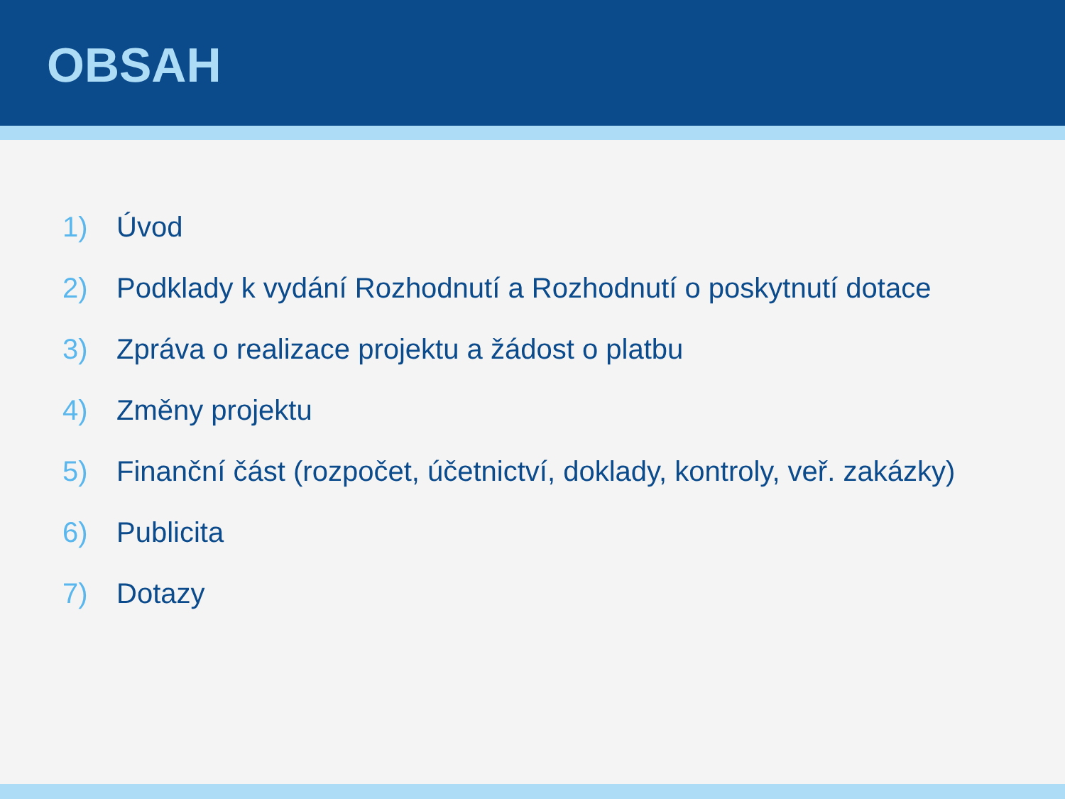OBSAH
1) Úvod
2) Podklady k vydání Rozhodnutí a Rozhodnutí o poskytnutí dotace
3) Zpráva o realizace projektu a žádost o platbu
4) Změny projektu
5) Finanční část (rozpočet, účetnictví, doklady, kontroly, veř. zakázky)
6) Publicita
7) Dotazy